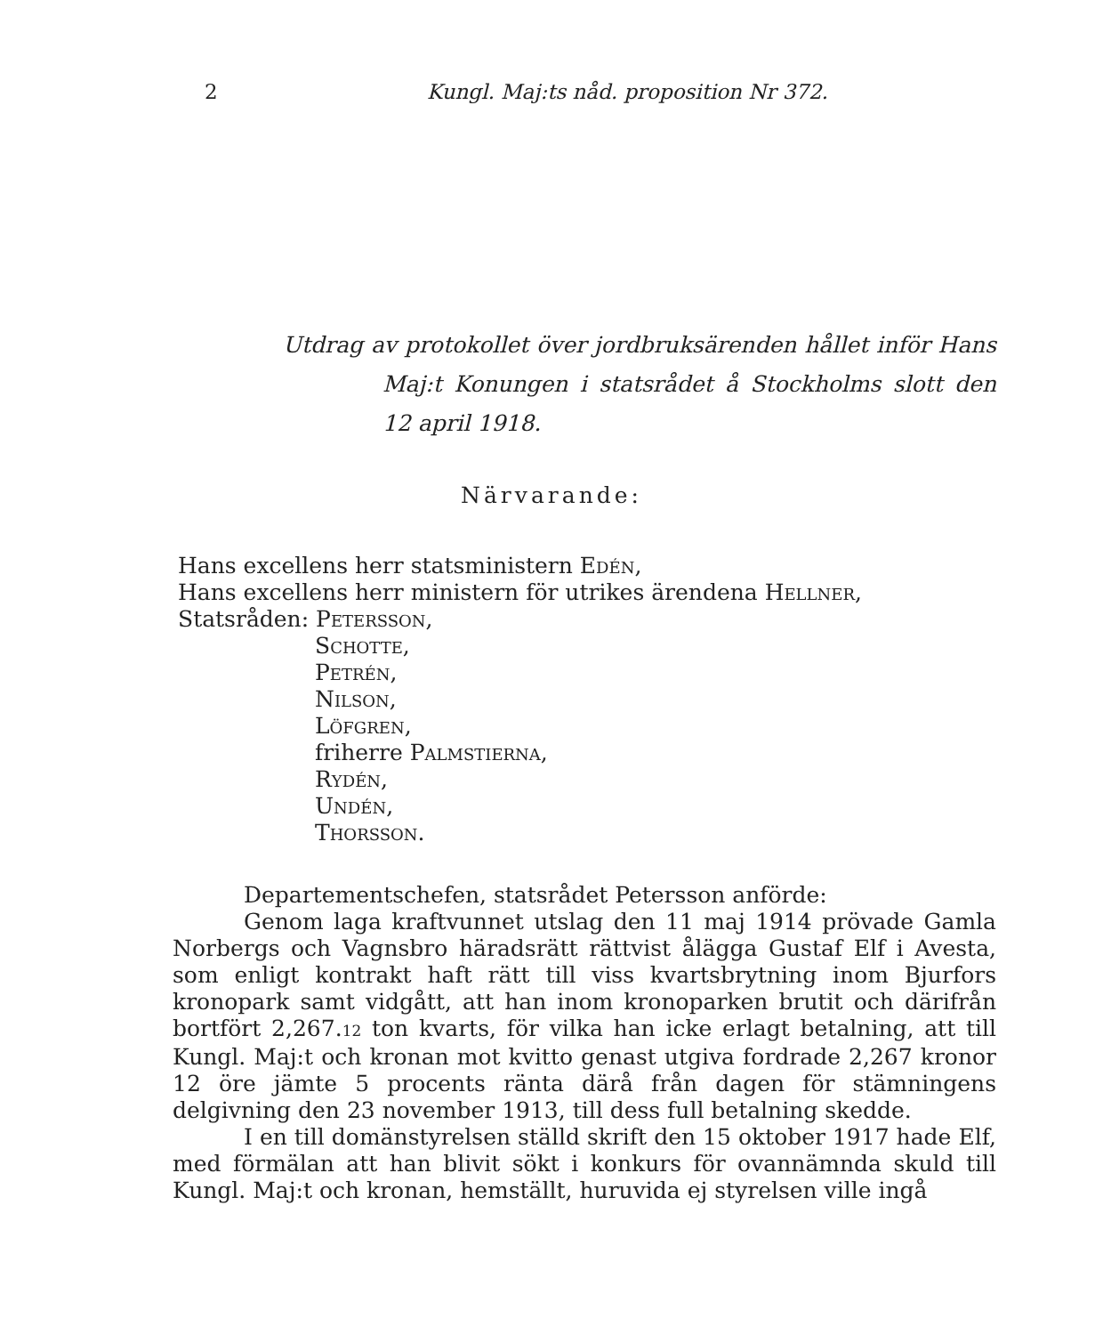2 Kungl. Maj:ts nåd. proposition Nr 372.
Utdrag av protokollet över jordbruksärenden hållet inför Hans Maj:t Konungen i statsrådet å Stockholms slott den 12 april 1918.
Närvarande:
Hans excellens herr statsministern Edén,
Hans excellens herr ministern för utrikes ärendena Hellner,
Statsråden: Petersson,
Schotte,
Petrén,
Nilson,
Löfgren,
friherre Palmstierna,
Rydén,
Undén,
Thorsson.
Departementschefen, statsrådet Petersson anförde:
Genom laga kraftvunnet utslag den 11 maj 1914 prövade Gamla Norbergs och Vagnsbro häradsrätt rättvist ålägga Gustaf Elf i Avesta, som enligt kontrakt haft rätt till viss kvartsbrytning inom Bjurfors kronopark samt vidgått, att han inom kronoparken brutit och därifrån bortfört 2,267.12 ton kvarts, för vilka han icke erlagt betalning, att till Kungl. Maj:t och kronan mot kvitto genast utgiva fordrade 2,267 kronor 12 öre jämte 5 procents ränta därå från dagen för stämningens delgivning den 23 november 1913, till dess full betalning skedde.
I en till domänstyrelsen ställd skrift den 15 oktober 1917 hade Elf, med förmälan att han blivit sökt i konkurs för ovannämnda skuld till Kungl. Maj:t och kronan, hemställt, huruvida ej styrelsen ville ingå